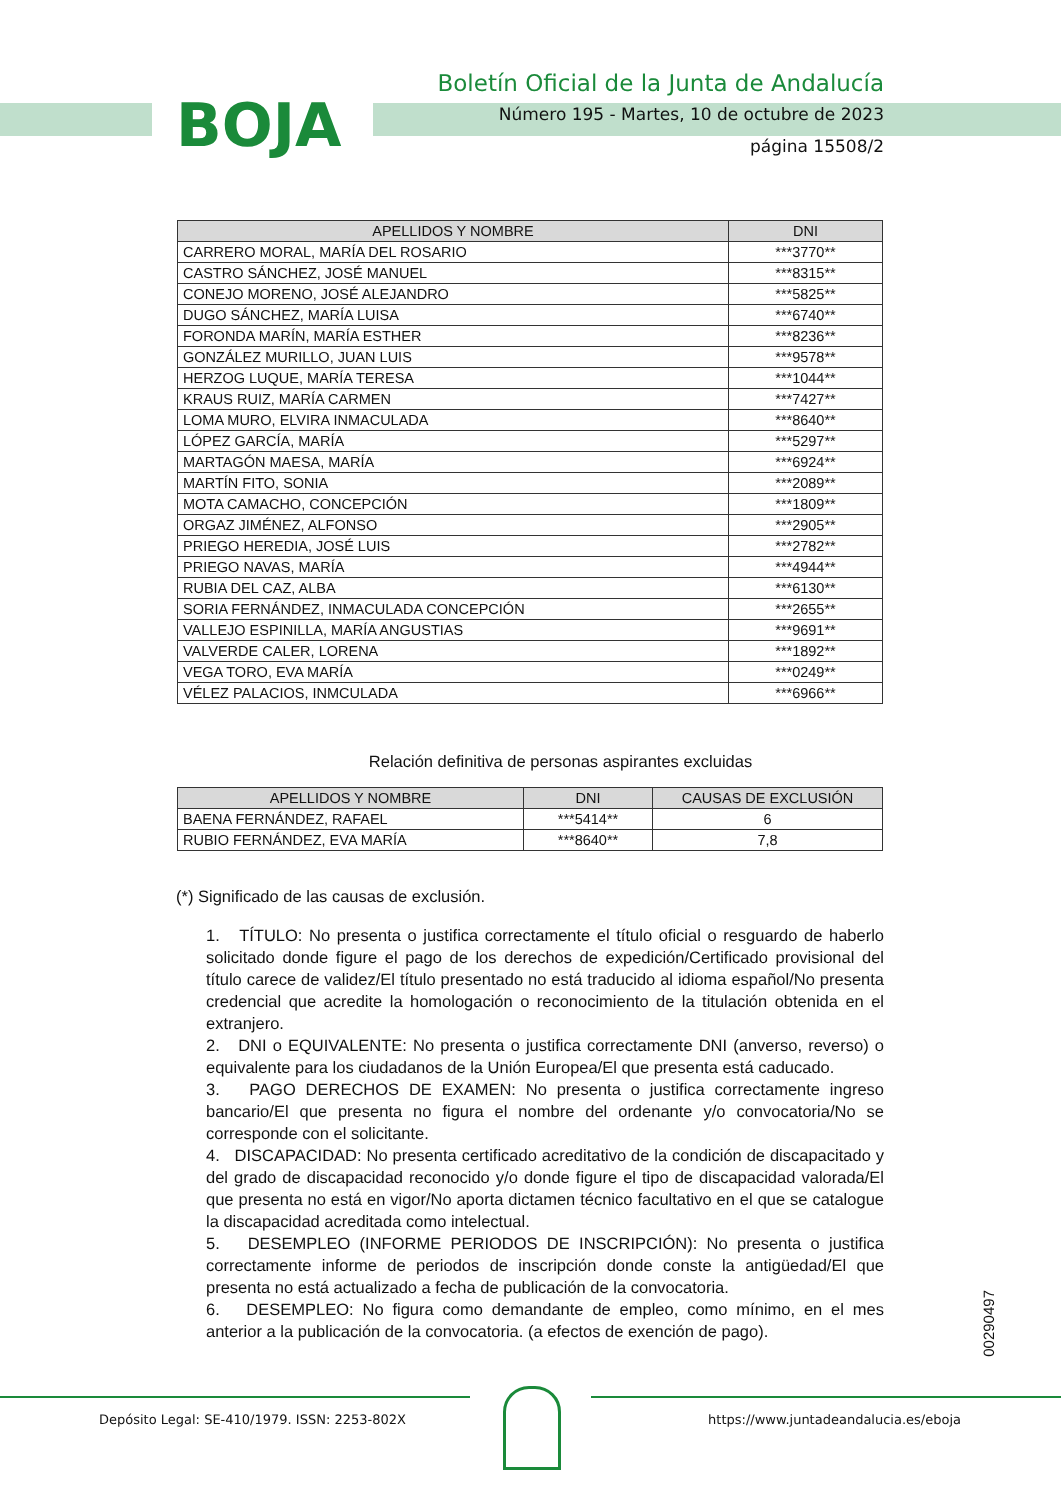BOJA
Boletín Oficial de la Junta de Andalucía
Número 195 - Martes, 10 de octubre de 2023
página 15508/2
| APELLIDOS Y NOMBRE | DNI |
| --- | --- |
| CARRERO MORAL, MARÍA DEL ROSARIO | ***3770** |
| CASTRO SÁNCHEZ, JOSÉ MANUEL | ***8315** |
| CONEJO MORENO, JOSÉ ALEJANDRO | ***5825** |
| DUGO SÁNCHEZ, MARÍA LUISA | ***6740** |
| FORONDA MARÍN, MARÍA ESTHER | ***8236** |
| GONZÁLEZ MURILLO, JUAN LUIS | ***9578** |
| HERZOG LUQUE, MARÍA TERESA | ***1044** |
| KRAUS RUIZ, MARÍA CARMEN | ***7427** |
| LOMA MURO, ELVIRA INMACULADA | ***8640** |
| LÓPEZ GARCÍA, MARÍA | ***5297** |
| MARTAGÓN MAESA, MARÍA | ***6924** |
| MARTÍN FITO, SONIA | ***2089** |
| MOTA CAMACHO, CONCEPCIÓN | ***1809** |
| ORGAZ JIMÉNEZ, ALFONSO | ***2905** |
| PRIEGO HEREDIA, JOSÉ LUIS | ***2782** |
| PRIEGO NAVAS, MARÍA | ***4944** |
| RUBIA DEL CAZ, ALBA | ***6130** |
| SORIA FERNÁNDEZ, INMACULADA CONCEPCIÓN | ***2655** |
| VALLEJO ESPINILLA, MARÍA ANGUSTIAS | ***9691** |
| VALVERDE CALER, LORENA | ***1892** |
| VEGA TORO, EVA MARÍA | ***0249** |
| VÉLEZ PALACIOS, INMCULADA | ***6966** |
Relación definitiva de personas aspirantes excluidas
| APELLIDOS Y NOMBRE | DNI | CAUSAS DE EXCLUSIÓN |
| --- | --- | --- |
| BAENA FERNÁNDEZ, RAFAEL | ***5414** | 6 |
| RUBIO FERNÁNDEZ, EVA MARÍA | ***8640** | 7,8 |
(*) Significado de las causas de exclusión.
1. TÍTULO: No presenta o justifica correctamente el título oficial o resguardo de haberlo solicitado donde figure el pago de los derechos de expedición/Certificado provisional del título carece de validez/El título presentado no está traducido al idioma español/No presenta credencial que acredite la homologación o reconocimiento de la titulación obtenida en el extranjero.
2. DNI o EQUIVALENTE: No presenta o justifica correctamente DNI (anverso, reverso) o equivalente para los ciudadanos de la Unión Europea/El que presenta está caducado.
3. PAGO DERECHOS DE EXAMEN: No presenta o justifica correctamente ingreso bancario/El que presenta no figura el nombre del ordenante y/o convocatoria/No se corresponde con el solicitante.
4. DISCAPACIDAD: No presenta certificado acreditativo de la condición de discapacitado y del grado de discapacidad reconocido y/o donde figure el tipo de discapacidad valorada/El que presenta no está en vigor/No aporta dictamen técnico facultativo en el que se catalogue la discapacidad acreditada como intelectual.
5. DESEMPLEO (INFORME PERIODOS DE INSCRIPCIÓN): No presenta o justifica correctamente informe de periodos de inscripción donde conste la antigüedad/El que presenta no está actualizado a fecha de publicación de la convocatoria.
6. DESEMPLEO: No figura como demandante de empleo, como mínimo, en el mes anterior a la publicación de la convocatoria. (a efectos de exención de pago).
00290497
Depósito Legal: SE-410/1979. ISSN: 2253-802X https://www.juntadeandalucia.es/eboja